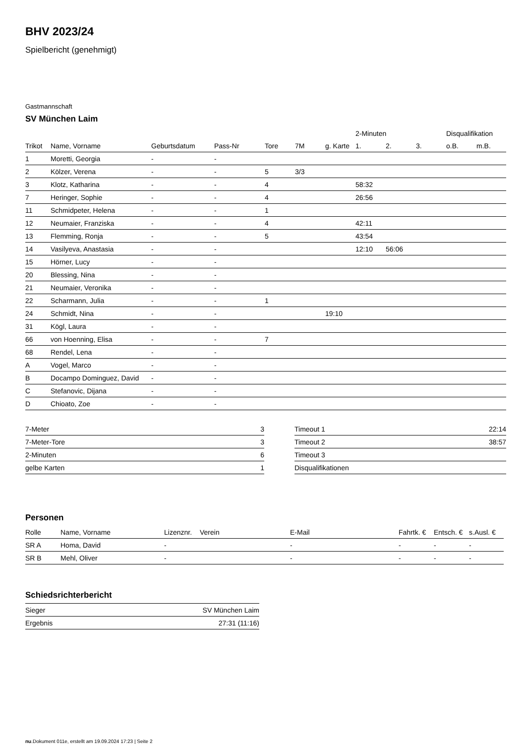BHV 2023/24
Spielbericht (genehmigt)
Gastmannschaft
SV München Laim
| | | | | | | | 2-Minuten | | | Disqualifikation | |
| --- | --- | --- | --- | --- | --- | --- | --- | --- | --- | --- | --- |
| Trikot | Name, Vorname | Geburtsdatum | Pass-Nr | Tore | 7M | g. Karte | 1. | 2. | 3. | o.B. | m.B. |
| 1 | Moretti, Georgia | - | - | | | | | | | | |
| 2 | Kölzer, Verena | - | - | 5 | 3/3 | | | | | | |
| 3 | Klotz, Katharina | - | - | 4 | | | 58:32 | | | | |
| 7 | Heringer, Sophie | - | - | 4 | | | 26:56 | | | | |
| 11 | Schmidpeter, Helena | - | - | 1 | | | | | | | |
| 12 | Neumaier, Franziska | - | - | 4 | | | 42:11 | | | | |
| 13 | Flemming, Ronja | - | - | 5 | | | 43:54 | | | | |
| 14 | Vasilyeva, Anastasia | - | - | | | | 12:10 | 56:06 | | | |
| 15 | Hörner, Lucy | - | - | | | | | | | | |
| 20 | Blessing, Nina | - | - | | | | | | | | |
| 21 | Neumaier, Veronika | - | - | | | | | | | | |
| 22 | Scharmann, Julia | - | - | 1 | | | | | | | |
| 24 | Schmidt, Nina | - | - | | | 19:10 | | | | | |
| 31 | Kögl, Laura | - | - | | | | | | | | |
| 66 | von Hoenning, Elisa | - | - | 7 | | | | | | | |
| 68 | Rendel, Lena | - | - | | | | | | | | |
| A | Vogel, Marco | - | - | | | | | | | | |
| B | Docampo Dominguez, David | - | - | | | | | | | | |
| C | Stefanovic, Dijana | - | - | | | | | | | | |
| D | Chioato, Zoe | - | - | | | | | | | | |
| 7-Meter | 3 |
| 7-Meter-Tore | 3 |
| 2-Minuten | 6 |
| gelbe Karten | 1 |
| Timeout 1 | 22:14 |
| Timeout 2 | 38:57 |
| Timeout 3 | |
| Disqualifikationen | |
Personen
| Rolle | Name, Vorname | Lizenznr. | Verein | E-Mail | Fahrtk. € | Entsch. € | s.Ausl. € |
| --- | --- | --- | --- | --- | --- | --- | --- |
| SR A | Homa, David | - | | - | - | - | - |
| SR B | Mehl, Oliver | - | | - | - | - | - |
Schiedsrichterbericht
| Sieger | SV München Laim |
| Ergebnis | 27:31 (11:16) |
nu.Dokument 011e, erstellt am 19.09.2024 17:23 | Seite 2